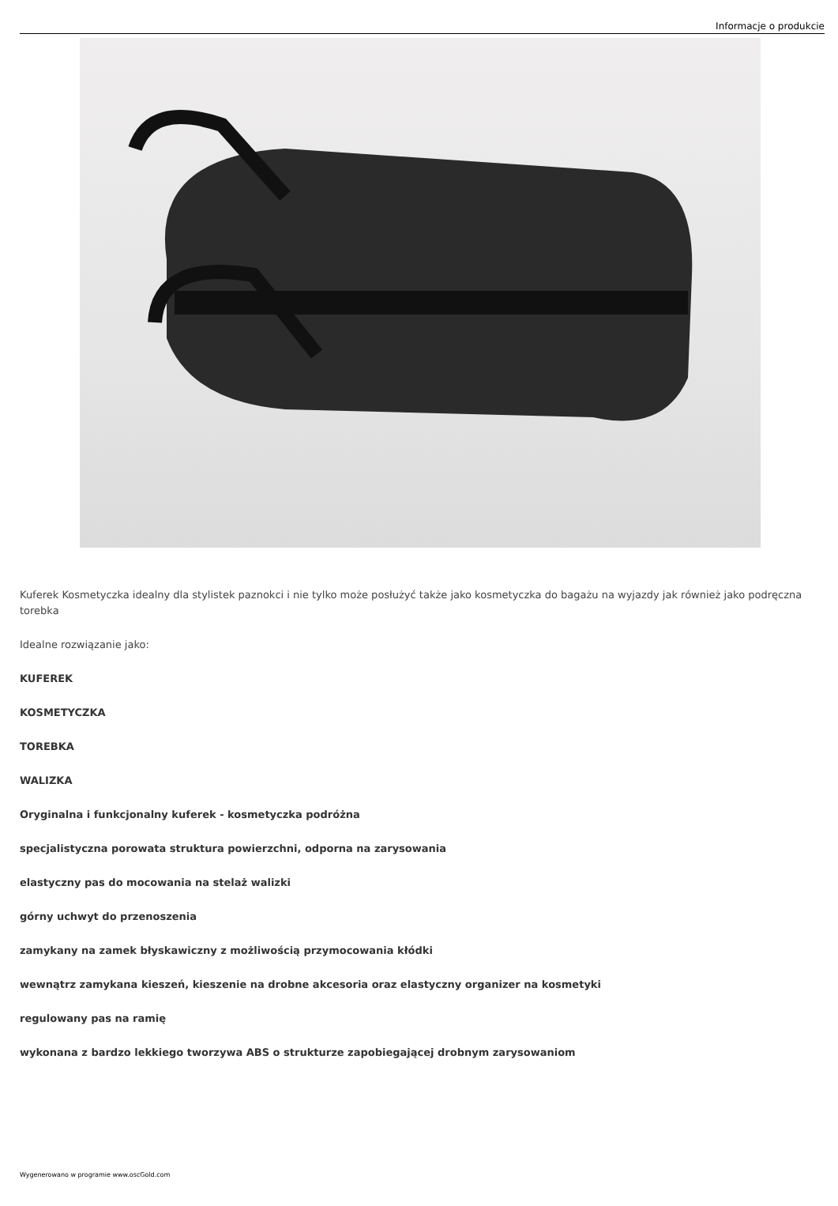Informacje o produkcie
Kuferek Kosmetyczka idealny dla stylistek paznokci i nie tylko może posłużyć także jako kosmetyczka do bagażu na wyjazdy jak również jako podręczna torebka
Idealne rozwiązanie jako:
KUFEREK
KOSMETYCZKA
TOREBKA
WALIZKA
Oryginalna i funkcjonalny kuferek - kosmetyczka podróżna
specjalistyczna porowata struktura powierzchni, odporna na zarysowania
elastyczny pas do mocowania na stelaż walizki
górny uchwyt do przenoszenia
zamykany na zamek błyskawiczny z możliwością przymocowania kłódki
wewnątrz zamykana kieszeń, kieszenie na drobne akcesoria oraz elastyczny organizer na kosmetyki
regulowany pas na ramię
wykonana z bardzo lekkiego tworzywa ABS o strukturze zapobiegającej drobnym zarysowaniom
Wygenerowano w programie www.oscGold.com